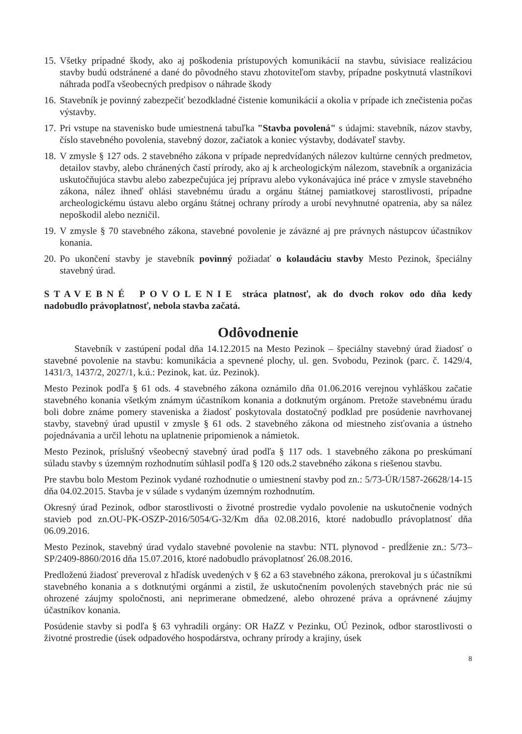15. Všetky prípadné škody, ako aj poškodenia prístupových komunikácií na stavbu, súvisiace realizáciou stavby budú odstránené a dané do pôvodného stavu zhotoviteľom stavby, prípadne poskytnutá vlastníkovi náhrada podľa všeobecných predpisov o náhrade škody
16. Stavebník je povinný zabezpečiť bezodkladné čistenie komunikácií a okolia v prípade ich znečistenia počas výstavby.
17. Pri vstupe na stavenisko bude umiestnená tabuľka "Stavba povolená" s údajmi: stavebník, názov stavby, číslo stavebného povolenia, stavebný dozor, začiatok a koniec výstavby, dodávateľ stavby.
18. V zmysle § 127 ods. 2 stavebného zákona v prípade nepredvídaných nálezov kultúrne cenných predmetov, detailov stavby, alebo chránených častí prírody, ako aj k archeologickým nálezom, stavebník a organizácia uskutočňujúca stavbu alebo zabezpečujúca jej prípravu alebo vykonávajúca iné práce v zmysle stavebného zákona, nález ihneď ohlási stavebnému úradu a orgánu štátnej pamiatkovej starostlivosti, prípadne archeologickému ústavu alebo orgánu štátnej ochrany prírody a urobí nevyhnutné opatrenia, aby sa nález nepoškodil alebo nezničil.
19. V zmysle § 70 stavebného zákona, stavebné povolenie je záväzné aj pre právnych nástupcov účastníkov konania.
20. Po ukončení stavby je stavebník povinný požiadať o kolaudáciu stavby Mesto Pezinok, špeciálny stavebný úrad.
STAVEBNÉ POVOLENIE stráca platnosť, ak do dvoch rokov odo dňa kedy nadobudlo právoplatnosť, nebola stavba začatá.
Odôvodnenie
Stavebník v zastúpení podal dňa 14.12.2015 na Mesto Pezinok – špeciálny stavebný úrad žiadosť o stavebné povolenie na stavbu: komunikácia a spevnené plochy, ul. gen. Svobodu, Pezinok (parc. č. 1429/4, 1431/3, 1437/2, 2027/1, k.ú.: Pezinok, kat. úz. Pezinok).
Mesto Pezinok podľa § 61 ods. 4 stavebného zákona oznámilo dňa 01.06.2016 verejnou vyhláškou začatie stavebného konania všetkým známym účastníkom konania a dotknutým orgánom. Pretože stavebnému úradu boli dobre známe pomery staveniska a žiadosť poskytovala dostatočný podklad pre posúdenie navrhovanej stavby, stavebný úrad upustil v zmysle § 61 ods. 2 stavebného zákona od miestneho zisťovania a ústneho pojednávania a určil lehotu na uplatnenie pripomienok a námietok.
Mesto Pezinok, príslušný všeobecný stavebný úrad podľa § 117 ods. 1 stavebného zákona po preskúmaní súladu stavby s územným rozhodnutím súhlasil podľa § 120 ods.2 stavebného zákona s riešenou stavbu.
Pre stavbu bolo Mestom Pezinok vydané rozhodnutie o umiestnení stavby pod zn.: 5/73-ÚR/1587-26628/14-15 dňa 04.02.2015. Stavba je v súlade s vydaným územným rozhodnutím.
Okresný úrad Pezinok, odbor starostlivosti o životné prostredie vydalo povolenie na uskutočnenie vodných stavieb pod zn.OU-PK-OSZP-2016/5054/G-32/Km dňa 02.08.2016, ktoré nadobudlo právoplatnosť dňa 06.09.2016.
Mesto Pezinok, stavebný úrad vydalo stavebné povolenie na stavbu: NTL plynovod - predĺženie zn.: 5/73–SP/2409-8860/2016 dňa 15.07.2016, ktoré nadobudlo právoplatnosť 26.08.2016.
Predloženú žiadosť preveroval z hľadísk uvedených v § 62 a 63 stavebného zákona, prerokoval ju s účastníkmi stavebného konania a s dotknutými orgánmi a zistil, že uskutočnením povolených stavebných prác nie sú ohrozené záujmy spoločnosti, ani neprimerane obmedzené, alebo ohrozené práva a oprávnené záujmy účastníkov konania.
Posúdenie stavby si podľa § 63 vyhradili orgány: OR HaZZ v Pezinku, OÚ Pezinok, odbor starostlivosti o životné prostredie (úsek odpadového hospodárstva, ochrany prírody a krajiny, úsek
8